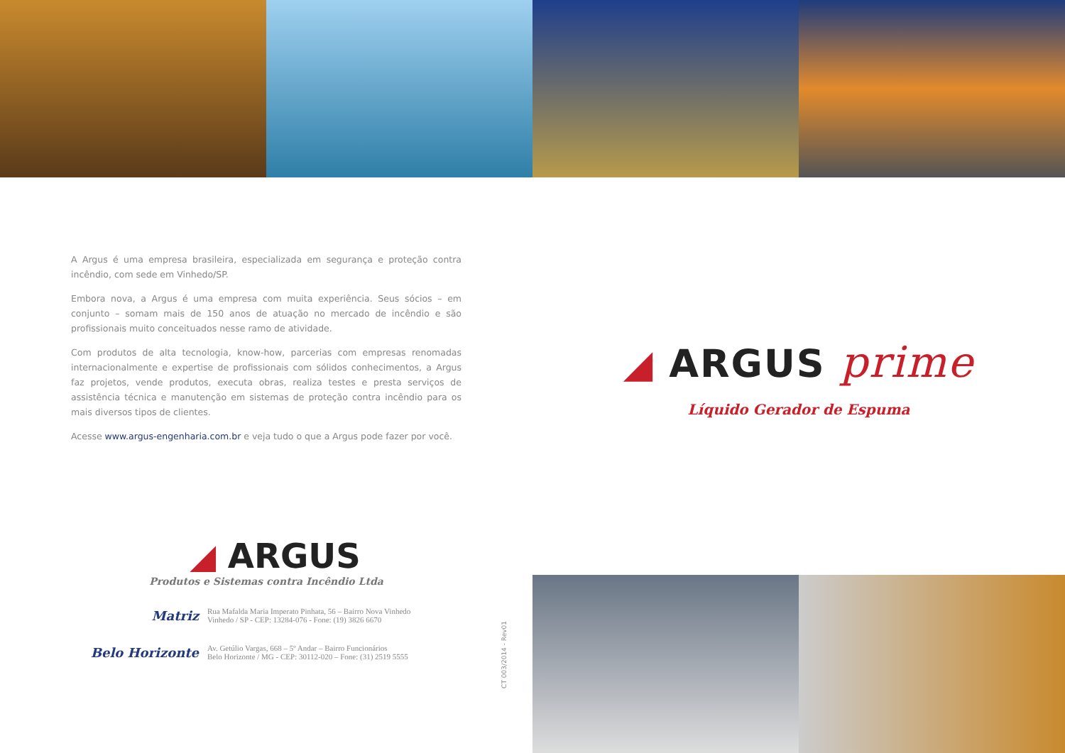A Argus é uma empresa brasileira, especializada em segurança e proteção contra incêndio, com sede em Vinhedo/SP.
Embora nova, a Argus é uma empresa com muita experiência. Seus sócios – em conjunto – somam mais de 150 anos de atuação no mercado de incêndio e são profissionais muito conceituados nesse ramo de atividade.
Com produtos de alta tecnologia, know-how, parcerias com empresas renomadas internacionalmente e expertise de profissionais com sólidos conhecimentos, a Argus faz projetos, vende produtos, executa obras, realiza testes e presta serviços de assistência técnica e manutenção em sistemas de proteção contra incêndio para os mais diversos tipos de clientes.
Acesse www.argus-engenharia.com.br e veja tudo o que a Argus pode fazer por você.
◢ ARGUS prime
Líquido Gerador de Espuma
◢ ARGUS
Produtos e Sistemas contra Incêndio Ltda
Matriz
Rua Mafalda Maria Imperato Pinhata, 56 – Bairro Nova Vinhedo
Vinhedo / SP - CEP: 13284-076 - Fone: (19) 3826 6670
Belo Horizonte
Av. Getúlio Vargas, 668 – 5º Andar – Bairro Funcionários
Belo Horizonte / MG - CEP: 30112-020 – Fone: (31) 2519 5555
CT 003/2014 - Rev01